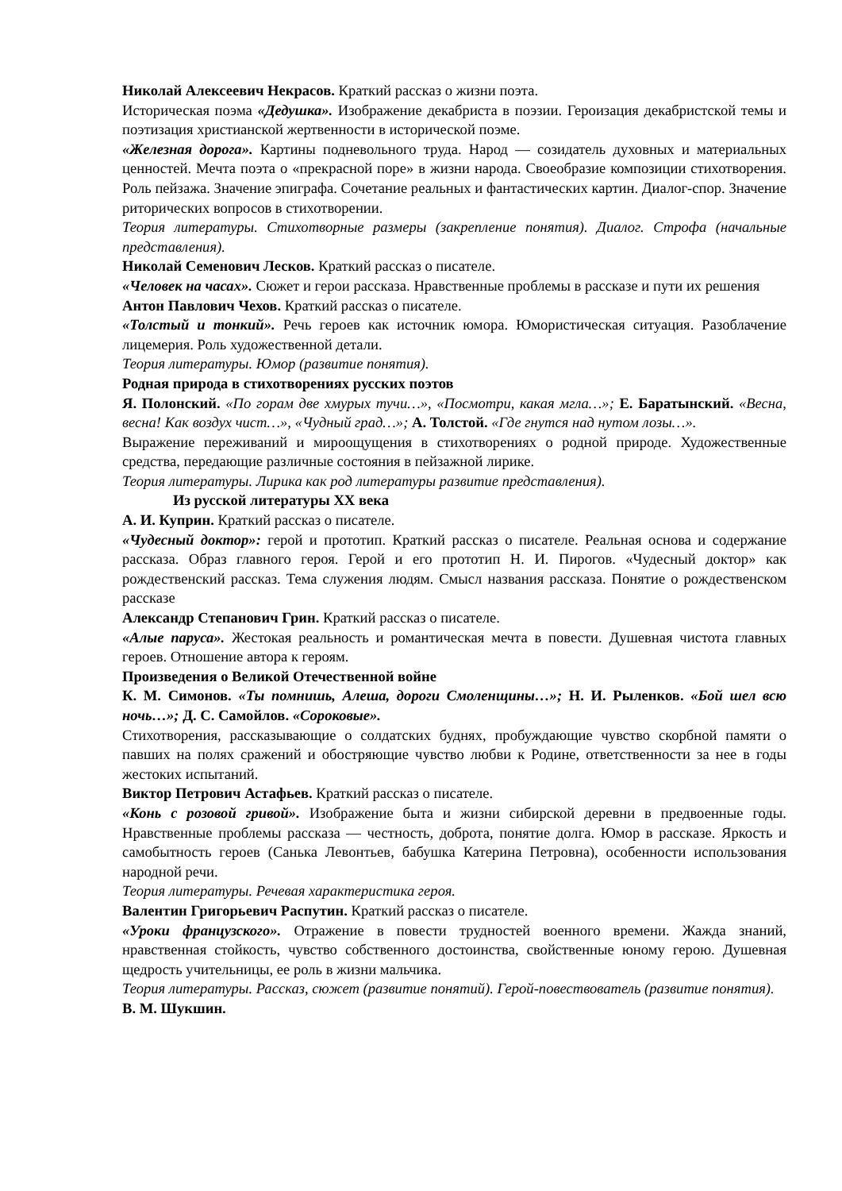Николай Алексеевич Некрасов. Краткий рассказ о жизни поэта.
Историческая поэма «Дедушка». Изображение декабриста в поэзии. Героизация декабристской темы и поэтизация христианской жертвенности в исторической поэме.
«Железная дорога». Картины подневольного труда. Народ — созидатель духовных и материальных ценностей. Мечта поэта о «прекрасной поре» в жизни народа. Своеобразие композиции стихотворения. Роль пейзажа. Значение эпиграфа. Сочетание реальных и фантастических картин. Диалог-спор. Значение риторических вопросов в стихотворении.
Теория литературы. Стихотворные размеры (закрепление понятия). Диалог. Строфа (начальные представления).
Николай Семенович Лесков. Краткий рассказ о писателе.
«Человек на часах». Сюжет и герои рассказа. Нравственные проблемы в рассказе и пути их решения
Антон Павлович Чехов. Краткий рассказ о писателе.
«Толстый и тонкий». Речь героев как источник юмора. Юмористическая ситуация. Разоблачение лицемерия. Роль художественной детали.
Теория литературы. Юмор (развитие понятия).
Родная природа в стихотворениях русских поэтов
Я. Полонский. «По горам две хмурых тучи…», «Посмотри, какая мгла…»; Е. Баратынский. «Весна, весна! Как воздух чист…», «Чудный град…»; А. Толстой. «Где гнутся над нутом лозы…».
Выражение переживаний и мироощущения в стихотворениях о родной природе. Художественные средства, передающие различные состояния в пейзажной лирике.
Теория литературы. Лирика как род литературы развитие представления).
Из русской литературы XX века
А. И. Куприн. Краткий рассказ о писателе.
«Чудесный доктор»: герой и прототип. Краткий рассказ о писателе. Реальная основа и содержание рассказа. Образ главного героя. Герой и его прототип Н. И. Пирогов. «Чудесный доктор» как рождественский рассказ. Тема служения людям. Смысл названия рассказа. Понятие о рождественском рассказе
Александр Степанович Грин. Краткий рассказ о писателе.
«Алые паруса». Жестокая реальность и романтическая мечта в повести. Душевная чистота главных героев. Отношение автора к героям.
Произведения о Великой Отечественной войне
К. М. Симонов. «Ты помнишь, Алеша, дороги Смоленщины…»; Н. И. Рыленков. «Бой шел всю ночь…»; Д. С. Самойлов. «Сороковые».
Стихотворения, рассказывающие о солдатских буднях, пробуждающие чувство скорбной памяти о павших на полях сражений и обостряющие чувство любви к Родине, ответственности за нее в годы жестоких испытаний.
Виктор Петрович Астафьев. Краткий рассказ о писателе.
«Конь с розовой гривой». Изображение быта и жизни сибирской деревни в предвоенные годы. Нравственные проблемы рассказа — честность, доброта, понятие долга. Юмор в рассказе. Яркость и самобытность героев (Санька Левонтьев, бабушка Катерина Петровна), особенности использования народной речи.
Теория литературы. Речевая характеристика героя.
Валентин Григорьевич Распутин. Краткий рассказ о писателе.
«Уроки французского». Отражение в повести трудностей военного времени. Жажда знаний, нравственная стойкость, чувство собственного достоинства, свойственные юному герою. Душевная щедрость учительницы, ее роль в жизни мальчика.
Теория литературы. Рассказ, сюжет (развитие понятий). Герой-повествователь (развитие понятия).
В. М. Шукшин.